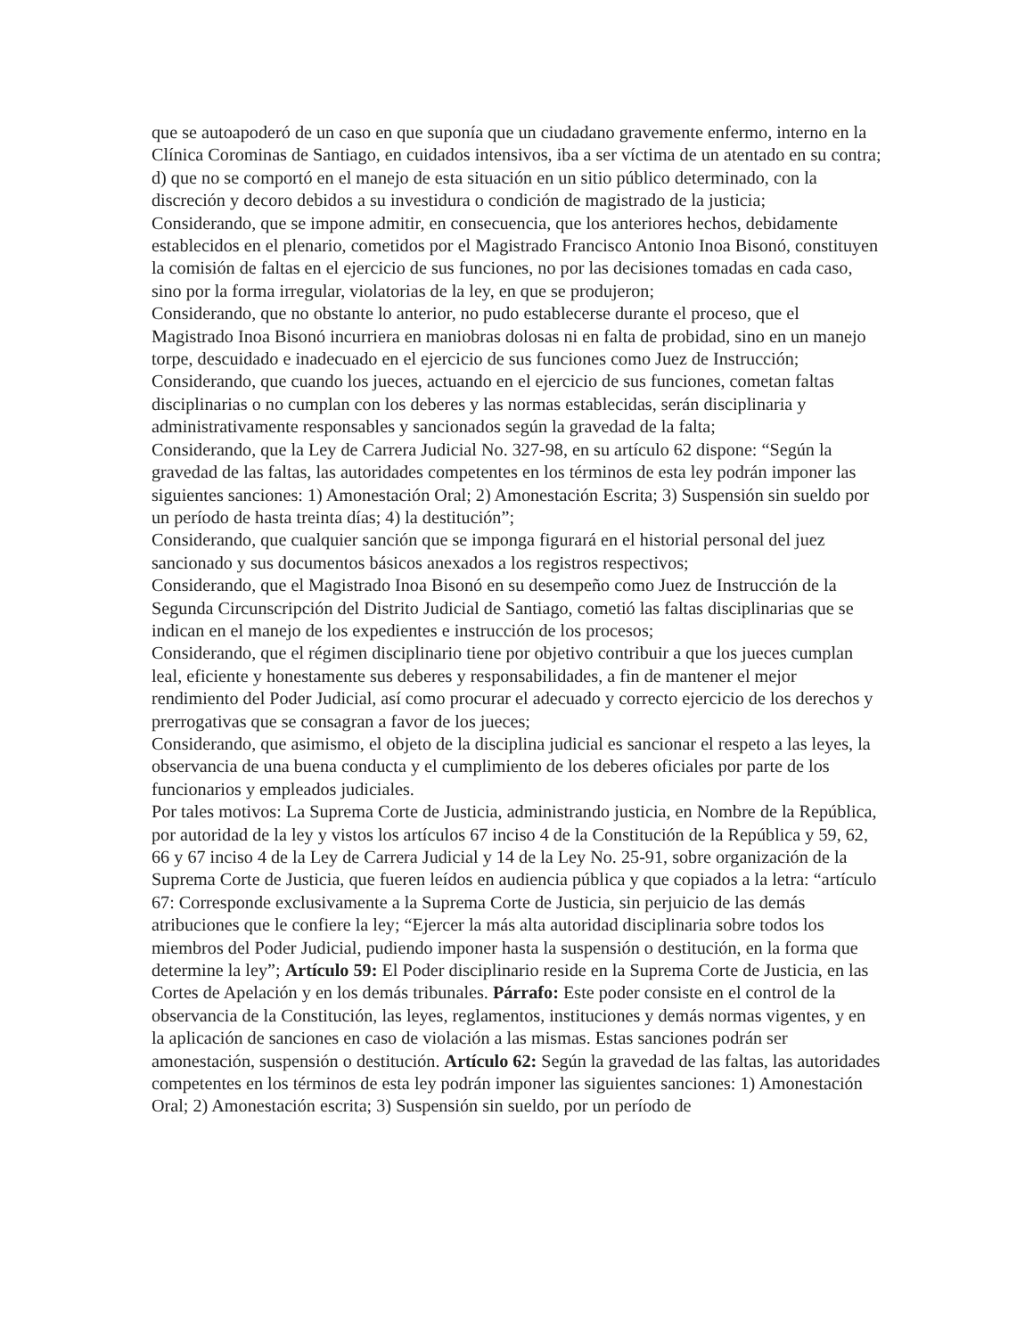que se autoapoderó de un caso en que suponía que un ciudadano gravemente enfermo, interno en la Clínica Corominas de Santiago, en cuidados intensivos, iba a ser víctima de un atentado en su contra; d) que no se comportó en el manejo de esta situación en un sitio público determinado, con la discreción y decoro debidos a su investidura o condición de magistrado de la justicia;
Considerando, que se impone admitir, en consecuencia, que los anteriores hechos, debidamente establecidos en el plenario, cometidos por el Magistrado Francisco Antonio Inoa Bisonó, constituyen la comisión de faltas en el ejercicio de sus funciones, no por las decisiones tomadas en cada caso, sino por la forma irregular, violatorias de la ley, en que se produjeron;
Considerando, que no obstante lo anterior, no pudo establecerse durante el proceso, que el Magistrado Inoa Bisonó incurriera en maniobras dolosas ni en falta de probidad, sino en un manejo torpe, descuidado e inadecuado en el ejercicio de sus funciones como Juez de Instrucción;
Considerando, que cuando los jueces, actuando en el ejercicio de sus funciones, cometan faltas disciplinarias o no cumplan con los deberes y las normas establecidas, serán disciplinaria y administrativamente responsables y sancionados según la gravedad de la falta;
Considerando, que la Ley de Carrera Judicial No. 327-98, en su artículo 62 dispone: “Según la gravedad de las faltas, las autoridades competentes en los términos de esta ley podrán imponer las siguientes sanciones: 1) Amonestación Oral; 2) Amonestación Escrita; 3) Suspensión sin sueldo por un período de hasta treinta días; 4) la destitución”;
Considerando, que cualquier sanción que se imponga figurará en el historial personal del juez sancionado y sus documentos básicos anexados a los registros respectivos;
Considerando, que el Magistrado Inoa Bisonó en su desempeño como Juez de Instrucción de la Segunda Circunscripción del Distrito Judicial de Santiago, cometió las faltas disciplinarias que se indican en el manejo de los expedientes e instrucción de los procesos;
Considerando, que el régimen disciplinario tiene por objetivo contribuir a que los jueces cumplan leal, eficiente y honestamente sus deberes y responsabilidades, a fin de mantener el mejor rendimiento del Poder Judicial, así como procurar el adecuado y correcto ejercicio de los derechos y prerrogativas que se consagran a favor de los jueces;
Considerando, que asimismo, el objeto de la disciplina judicial es sancionar el respeto a las leyes, la observancia de una buena conducta y el cumplimiento de los deberes oficiales por parte de los funcionarios y empleados judiciales.
Por tales motivos: La Suprema Corte de Justicia, administrando justicia, en Nombre de la República, por autoridad de la ley y vistos los artículos 67 inciso 4 de la Constitución de la República y 59, 62, 66 y 67 inciso 4 de la Ley de Carrera Judicial y 14 de la Ley No. 25-91, sobre organización de la Suprema Corte de Justicia, que fueren leídos en audiencia pública y que copiados a la letra: “artículo 67: Corresponde exclusivamente a la Suprema Corte de Justicia, sin perjuicio de las demás atribuciones que le confiere la ley; “Ejercer la más alta autoridad disciplinaria sobre todos los miembros del Poder Judicial, pudiendo imponer hasta la suspensión o destitución, en la forma que determine la ley”; Artículo 59: El Poder disciplinario reside en la Suprema Corte de Justicia, en las Cortes de Apelación y en los demás tribunales. Párrafo: Este poder consiste en el control de la observancia de la Constitución, las leyes, reglamentos, instituciones y demás normas vigentes, y en la aplicación de sanciones en caso de violación a las mismas. Estas sanciones podrán ser amonestación, suspensión o destitución. Artículo 62: Según la gravedad de las faltas, las autoridades competentes en los términos de esta ley podrán imponer las siguientes sanciones: 1) Amonestación Oral; 2) Amonestación escrita; 3) Suspensión sin sueldo, por un período de